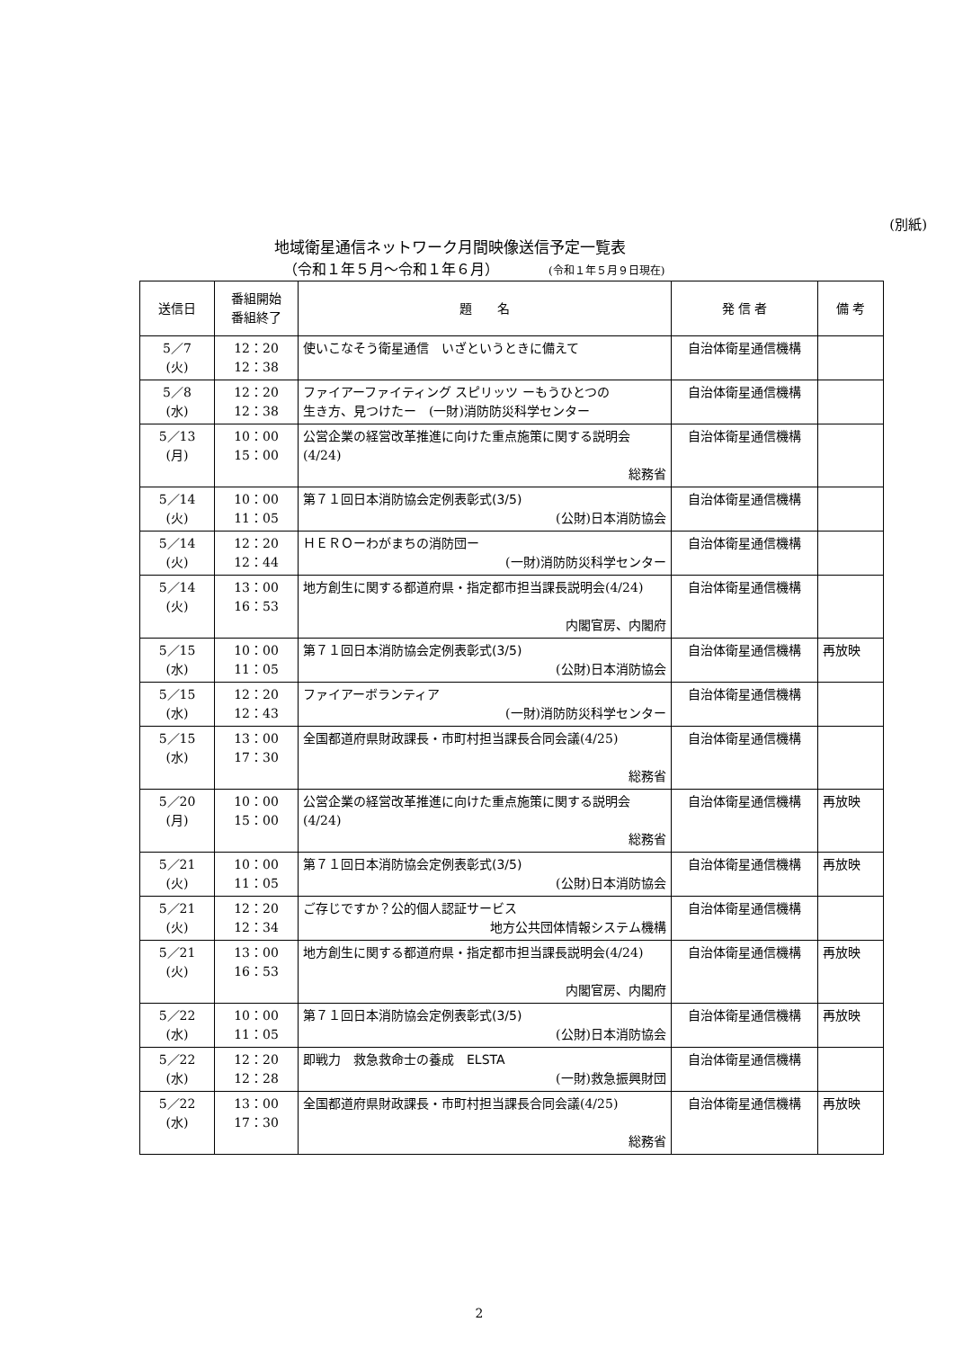(別紙)
地域衛星通信ネットワーク月間映像送信予定一覧表
（令和１年５月～令和１年６月） (令和１年５月９日現在)
| 送信日 | 番組開始 番組終了 | 題 名 | 発 信 者 | 備 考 |
| --- | --- | --- | --- | --- |
| 5／7 (火) | 12：20 12：38 | 使いこなそう衛星通信 いざというときに備えて | 自治体衛星通信機構 | |
| 5／8 (水) | 12：20 12：38 | ファイアーファイティング スピリッツ ーもうひとつの 生き方、見つけたー (一財)消防防災科学センター | 自治体衛星通信機構 | |
| 5／13 (月) | 10：00 15：00 | 公営企業の経営改革推進に向けた重点施策に関する説明会 (4/24) 総務省 | 自治体衛星通信機構 | |
| 5／14 (火) | 10：00 11：05 | 第７１回日本消防協会定例表彰式(3/5) (公財)日本消防協会 | 自治体衛星通信機構 | |
| 5／14 (火) | 12：20 12：44 | ＨＥＲＯーわがまちの消防団ー (一財)消防防災科学センター | 自治体衛星通信機構 | |
| 5／14 (火) | 13：00 16：53 | 地方創生に関する都道府県・指定都市担当課長説明会 (4/24) 内閣官房、内閣府 | 自治体衛星通信機構 | |
| 5／15 (水) | 10：00 11：05 | 第７１回日本消防協会定例表彰式(3/5) (公財)日本消防協会 | 自治体衛星通信機構 | 再放映 |
| 5／15 (水) | 12：20 12：43 | ファイアーボランティア (一財)消防防災科学センター | 自治体衛星通信機構 | |
| 5／15 (水) | 13：00 17：30 | 全国都道府県財政課長・市町村担当課長合同会議 (4/25) 総務省 | 自治体衛星通信機構 | |
| 5／20 (月) | 10：00 15：00 | 公営企業の経営改革推進に向けた重点施策に関する説明会 (4/24) 総務省 | 自治体衛星通信機構 | 再放映 |
| 5／21 (火) | 10：00 11：05 | 第７１回日本消防協会定例表彰式(3/5) (公財)日本消防協会 | 自治体衛星通信機構 | 再放映 |
| 5／21 (火) | 12：20 12：34 | ご存じですか？公的個人認証サービス 地方公共団体情報システム機構 | 自治体衛星通信機構 | |
| 5／21 (火) | 13：00 16：53 | 地方創生に関する都道府県・指定都市担当課長説明会 (4/24) 内閣官房、内閣府 | 自治体衛星通信機構 | 再放映 |
| 5／22 (水) | 10：00 11：05 | 第７１回日本消防協会定例表彰式(3/5) (公財)日本消防協会 | 自治体衛星通信機構 | 再放映 |
| 5／22 (水) | 12：20 12：28 | 即戦力 救急救命士の養成 ELSTA (一財)救急振興財団 | 自治体衛星通信機構 | |
| 5／22 (水) | 13：00 17：30 | 全国都道府県財政課長・市町村担当課長合同会議 (4/25) 総務省 | 自治体衛星通信機構 | 再放映 |
2